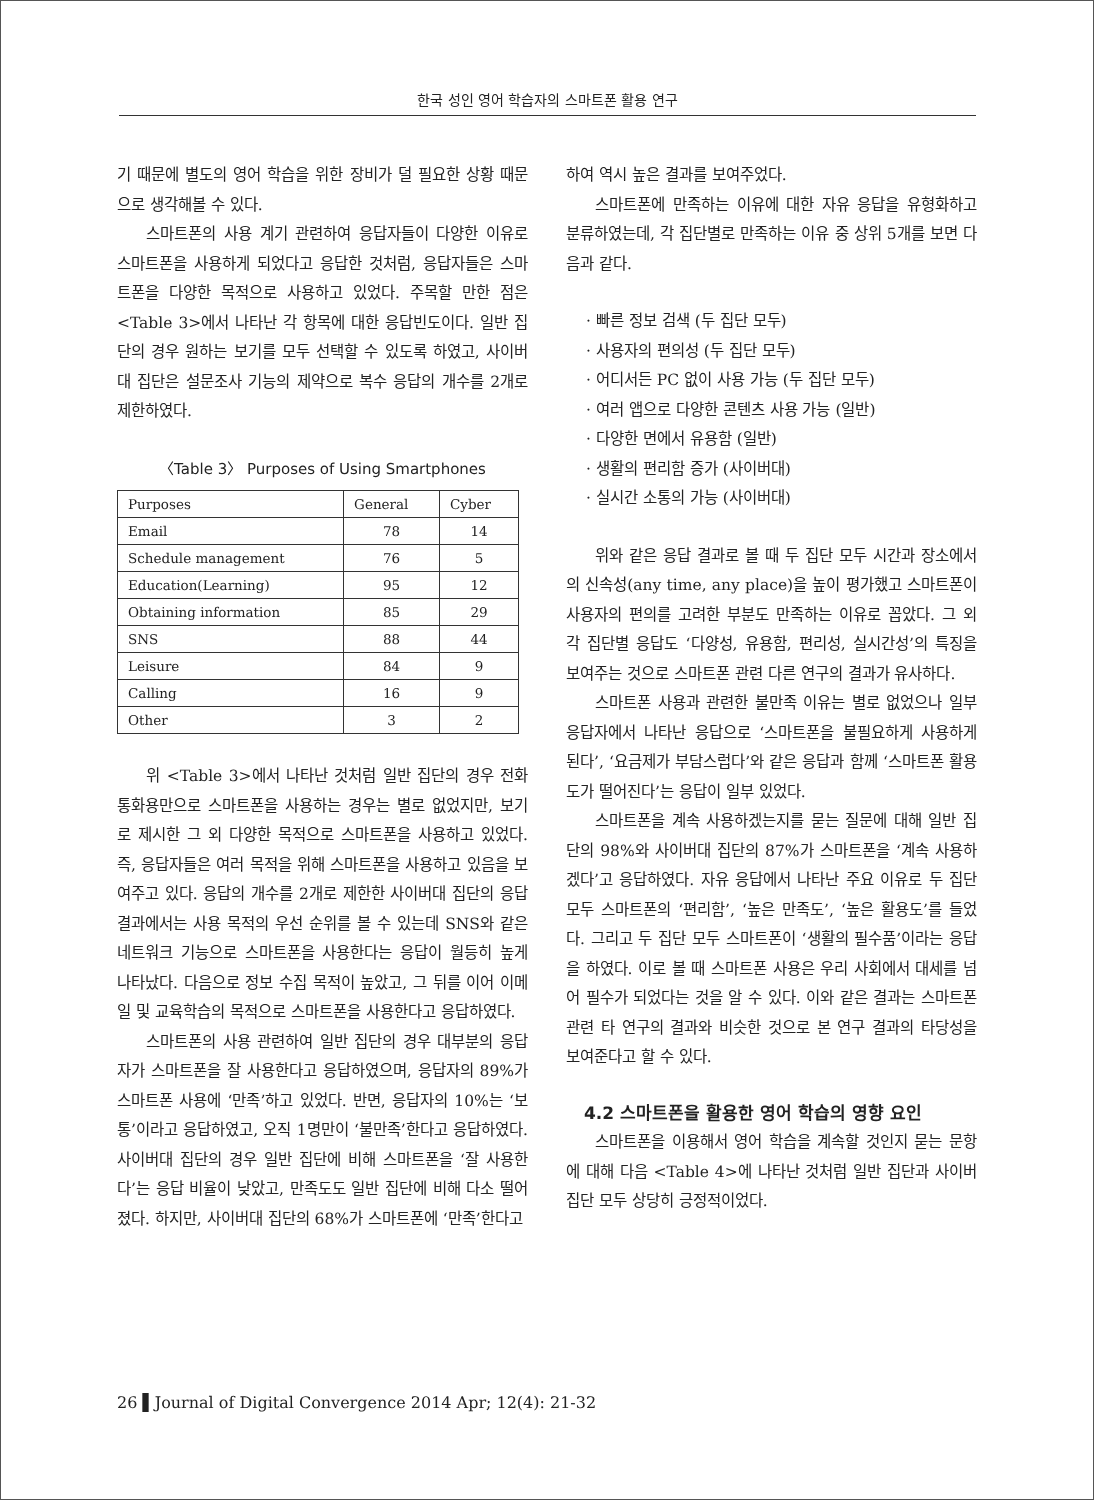한국 성인 영어 학습자의 스마트폰 활용 연구
기 때문에 별도의 영어 학습을 위한 장비가 덜 필요한 상황 때문으로 생각해볼 수 있다.
스마트폰의 사용 계기 관련하여 응답자들이 다양한 이유로 스마트폰을 사용하게 되었다고 응답한 것처럼, 응답자들은 스마트폰을 다양한 목적으로 사용하고 있었다. 주목할 만한 점은 <Table 3>에서 나타난 각 항목에 대한 응답빈도이다. 일반 집단의 경우 원하는 보기를 모두 선택할 수 있도록 하였고, 사이버대 집단은 설문조사 기능의 제약으로 복수 응답의 개수를 2개로 제한하였다.
〈Table 3〉 Purposes of Using Smartphones
| Purposes | General | Cyber |
| --- | --- | --- |
| Email | 78 | 14 |
| Schedule management | 76 | 5 |
| Education(Learning) | 95 | 12 |
| Obtaining information | 85 | 29 |
| SNS | 88 | 44 |
| Leisure | 84 | 9 |
| Calling | 16 | 9 |
| Other | 3 | 2 |
위 <Table 3>에서 나타난 것처럼 일반 집단의 경우 전화통화용만으로 스마트폰을 사용하는 경우는 별로 없었지만, 보기로 제시한 그 외 다양한 목적으로 스마트폰을 사용하고 있었다. 즉, 응답자들은 여러 목적을 위해 스마트폰을 사용하고 있음을 보여주고 있다. 응답의 개수를 2개로 제한한 사이버대 집단의 응답 결과에서는 사용 목적의 우선 순위를 볼 수 있는데 SNS와 같은 네트워크 기능으로 스마트폰을 사용한다는 응답이 월등히 높게 나타났다. 다음으로 정보 수집 목적이 높았고, 그 뒤를 이어 이메일 및 교육학습의 목적으로 스마트폰을 사용한다고 응답하였다.
스마트폰의 사용 관련하여 일반 집단의 경우 대부분의 응답자가 스마트폰을 잘 사용한다고 응답하였으며, 응답자의 89%가 스마트폰 사용에 ‘만족’하고 있었다. 반면, 응답자의 10%는 ‘보통’이라고 응답하였고, 오직 1명만이 ‘불만족’한다고 응답하였다. 사이버대 집단의 경우 일반 집단에 비해 스마트폰을 ‘잘 사용한다’는 응답 비율이 낮았고, 만족도도 일반 집단에 비해 다소 떨어졌다. 하지만, 사이버대 집단의 68%가 스마트폰에 ‘만족’한다고
하여 역시 높은 결과를 보여주었다.
스마트폰에 만족하는 이유에 대한 자유 응답을 유형화하고 분류하였는데, 각 집단별로 만족하는 이유 중 상위 5개를 보면 다음과 같다.
· 빠른 정보 검색 (두 집단 모두)
· 사용자의 편의성 (두 집단 모두)
· 어디서든 PC 없이 사용 가능 (두 집단 모두)
· 여러 앱으로 다양한 콘텐츠 사용 가능 (일반)
· 다양한 면에서 유용함 (일반)
· 생활의 편리함 증가 (사이버대)
· 실시간 소통의 가능 (사이버대)
위와 같은 응답 결과로 볼 때 두 집단 모두 시간과 장소에서의 신속성(any time, any place)을 높이 평가했고 스마트폰이 사용자의 편의를 고려한 부분도 만족하는 이유로 꼽았다. 그 외 각 집단별 응답도 ‘다양성, 유용함, 편리성, 실시간성’의 특징을 보여주는 것으로 스마트폰 관련 다른 연구의 결과가 유사하다.
스마트폰 사용과 관련한 불만족 이유는 별로 없었으나 일부 응답자에서 나타난 응답으로 ‘스마트폰을 불필요하게 사용하게 된다’, ‘요금제가 부담스럽다’와 같은 응답과 함께 ‘스마트폰 활용도가 떨어진다’는 응답이 일부 있었다.
스마트폰을 계속 사용하겠는지를 묻는 질문에 대해 일반 집단의 98%와 사이버대 집단의 87%가 스마트폰을 ‘계속 사용하겠다’고 응답하였다. 자유 응답에서 나타난 주요 이유로 두 집단 모두 스마트폰의 ‘편리함’, ‘높은 만족도’, ‘높은 활용도’를 들었다. 그리고 두 집단 모두 스마트폰이 ‘생활의 필수품’이라는 응답을 하였다. 이로 볼 때 스마트폰 사용은 우리 사회에서 대세를 넘어 필수가 되었다는 것을 알 수 있다. 이와 같은 결과는 스마트폰 관련 타 연구의 결과와 비슷한 것으로 본 연구 결과의 타당성을 보여준다고 할 수 있다.
4.2 스마트폰을 활용한 영어 학습의 영향 요인
스마트폰을 이용해서 영어 학습을 계속할 것인지 묻는 문항에 대해 다음 <Table 4>에 나타난 것처럼 일반 집단과 사이버 집단 모두 상당히 긍정적이었다.
26 ▌Journal of Digital Convergence 2014 Apr; 12(4): 21-32